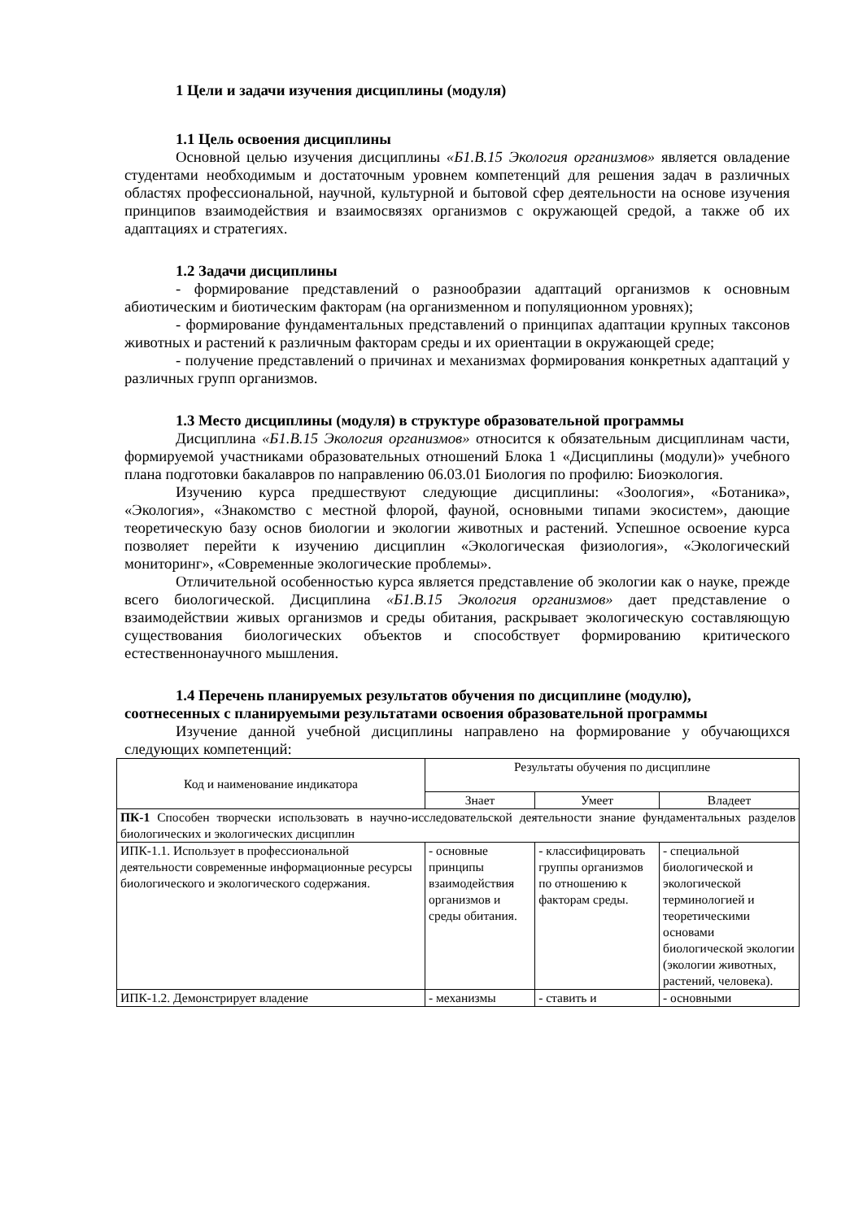1 Цели и задачи изучения дисциплины (модуля)
1.1 Цель освоения дисциплины
Основной целью изучения дисциплины «Б1.В.15 Экология организмов» является овладение студентами необходимым и достаточным уровнем компетенций для решения задач в различных областях профессиональной, научной, культурной и бытовой сфер деятельности на основе изучения принципов взаимодействия и взаимосвязях организмов с окружающей средой, а также об их адаптациях и стратегиях.
1.2 Задачи дисциплины
- формирование представлений о разнообразии адаптаций организмов к основным абиотическим и биотическим факторам (на организменном и популяционном уровнях);
- формирование фундаментальных представлений о принципах адаптации крупных таксонов животных и растений к различным факторам среды и их ориентации в окружающей среде;
- получение представлений о причинах и механизмах формирования конкретных адаптаций у различных групп организмов.
1.3 Место дисциплины (модуля) в структуре образовательной программы
Дисциплина «Б1.В.15 Экология организмов» относится к обязательным дисциплинам части, формируемой участниками образовательных отношений Блока 1 «Дисциплины (модули)» учебного плана подготовки бакалавров по направлению 06.03.01 Биология по профилю: Биоэкология.
Изучению курса предшествуют следующие дисциплины: «Зоология», «Ботаника», «Экология», «Знакомство с местной флорой, фауной, основными типами экосистем», дающие теоретическую базу основ биологии и экологии животных и растений. Успешное освоение курса позволяет перейти к изучению дисциплин «Экологическая физиология», «Экологический мониторинг», «Современные экологические проблемы».
Отличительной особенностью курса является представление об экологии как о науке, прежде всего биологической. Дисциплина «Б1.В.15 Экология организмов» дает представление о взаимодействии живых организмов и среды обитания, раскрывает экологическую составляющую существования биологических объектов и способствует формированию критического естественнонаучного мышления.
1.4 Перечень планируемых результатов обучения по дисциплине (модулю),
соотнесенных с планируемыми результатами освоения образовательной программы
Изучение данной учебной дисциплины направлено на формирование у обучающихся следующих компетенций:
| Код и наименование индикатора | Результаты обучения по дисциплине | | |
| --- | --- | --- | --- |
| | Знает | Умеет | Владеет |
| ПК-1 Способен творчески использовать в научно-исследовательской деятельности знание фундаментальных разделов биологических и экологических дисциплин | | | |
| ИПК-1.1. Использует в профессиональной деятельности современные информационные ресурсы биологического и экологического содержания. | - основные принципы взаимодействия организмов и среды обитания. | - классифицировать группы организмов по отношению к факторам среды. | - специальной биологической и экологической терминологией и теоретическими основами биологической экологии (экологии животных, растений, человека). |
| ИПК-1.2. Демонстрирует владение | - механизмы | - ставить и | - основными |